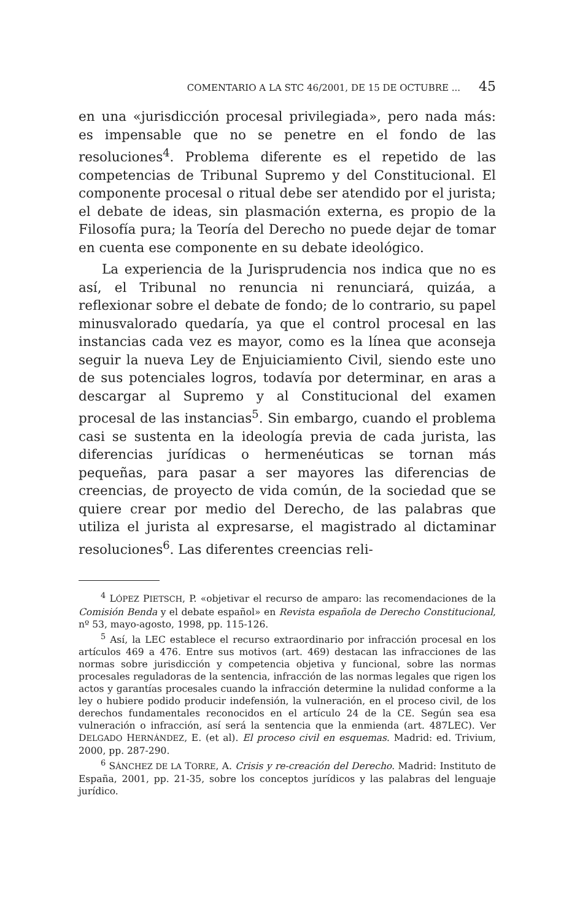COMENTARIO A LA STC 46/2001, DE 15 DE OCTUBRE ... 45
en una «jurisdicción procesal privilegiada», pero nada más: es impensable que no se penetre en el fondo de las resoluciones<sup>4</sup>. Problema diferente es el repetido de las competencias de Tribunal Supremo y del Constitucional. El componente procesal o ritual debe ser atendido por el jurista; el debate de ideas, sin plasmación externa, es propio de la Filosofía pura; la Teoría del Derecho no puede dejar de tomar en cuenta ese componente en su debate ideológico.
La experiencia de la Jurisprudencia nos indica que no es así, el Tribunal no renuncia ni renunciará, quizáa, a reflexionar sobre el debate de fondo; de lo contrario, su papel minusvalorado quedaría, ya que el control procesal en las instancias cada vez es mayor, como es la línea que aconseja seguir la nueva Ley de Enjuiciamiento Civil, siendo este uno de sus potenciales logros, todavía por determinar, en aras a descargar al Supremo y al Constitucional del examen procesal de las instancias<sup>5</sup>. Sin embargo, cuando el problema casi se sustenta en la ideología previa de cada jurista, las diferencias jurídicas o hermenéuticas se tornan más pequeñas, para pasar a ser mayores las diferencias de creencias, de proyecto de vida común, de la sociedad que se quiere crear por medio del Derecho, de las palabras que utiliza el jurista al expresarse, el magistrado al dictaminar resoluciones<sup>6</sup>. Las diferentes creencias reli-
<sup>4</sup> LÓPEZ PIETSCH, P. «objetivar el recurso de amparo: las recomendaciones de la Comisión Benda y el debate español» en Revista española de Derecho Constitucional, nº 53, mayo-agosto, 1998, pp. 115-126.
<sup>5</sup> Así, la LEC establece el recurso extraordinario por infracción procesal en los artículos 469 a 476. Entre sus motivos (art. 469) destacan las infracciones de las normas sobre jurisdicción y competencia objetiva y funcional, sobre las normas procesales reguladoras de la sentencia, infracción de las normas legales que rigen los actos y garantías procesales cuando la infracción determine la nulidad conforme a la ley o hubiere podido producir indefensión, la vulneración, en el proceso civil, de los derechos fundamentales reconocidos en el artículo 24 de la CE. Según sea esa vulneración o infracción, así será la sentencia que la enmienda (art. 487LEC). Ver DELGADO HERNÁNDEZ, E. (et al). El proceso civil en esquemas. Madrid: ed. Trivium, 2000, pp. 287-290.
<sup>6</sup> SÁNCHEZ DE LA TORRE, A. Crisis y re-creación del Derecho. Madrid: Instituto de España, 2001, pp. 21-35, sobre los conceptos jurídicos y las palabras del lenguaje jurídico.